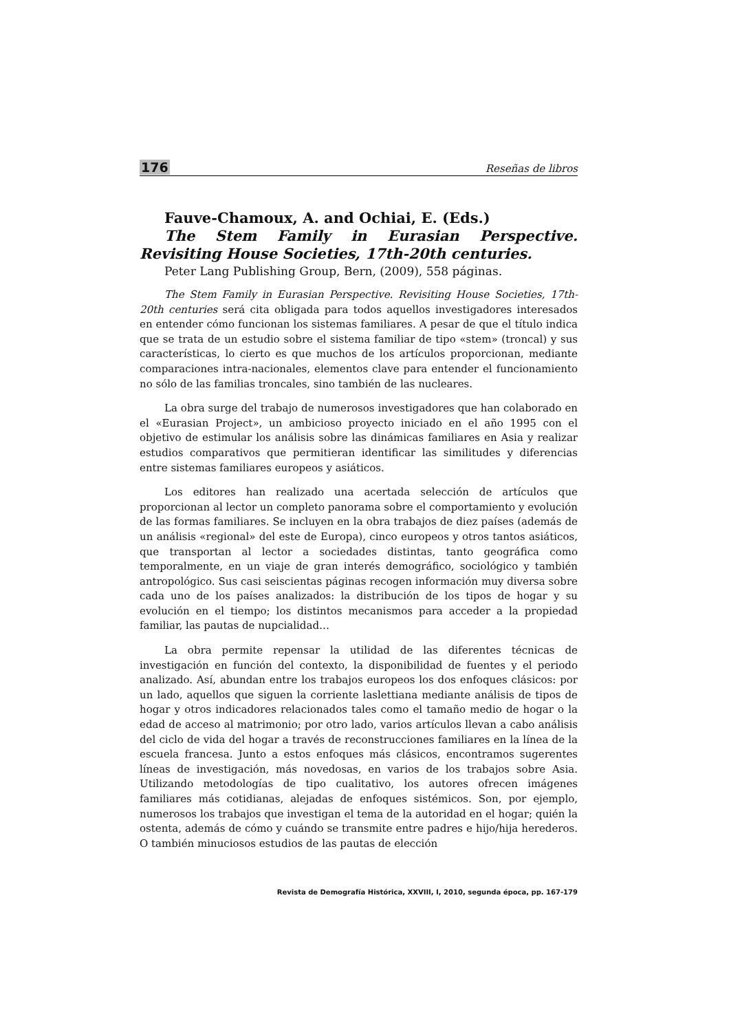176 Reseñas de libros
Fauve-Chamoux, A. and Ochiai, E. (Eds.)
The Stem Family in Eurasian Perspective. Revisiting House Societies, 17th-20th centuries.
Peter Lang Publishing Group, Bern, (2009), 558 páginas.
The Stem Family in Eurasian Perspective. Revisiting House Societies, 17th-20th centuries será cita obligada para todos aquellos investigadores interesados en entender cómo funcionan los sistemas familiares. A pesar de que el título indica que se trata de un estudio sobre el sistema familiar de tipo «stem» (troncal) y sus características, lo cierto es que muchos de los artículos proporcionan, mediante comparaciones intra-nacionales, elementos clave para entender el funcionamiento no sólo de las familias troncales, sino también de las nucleares.
La obra surge del trabajo de numerosos investigadores que han colaborado en el «Eurasian Project», un ambicioso proyecto iniciado en el año 1995 con el objetivo de estimular los análisis sobre las dinámicas familiares en Asia y realizar estudios comparativos que permitieran identificar las similitudes y diferencias entre sistemas familiares europeos y asiáticos.
Los editores han realizado una acertada selección de artículos que proporcionan al lector un completo panorama sobre el comportamiento y evolución de las formas familiares. Se incluyen en la obra trabajos de diez países (además de un análisis «regional» del este de Europa), cinco europeos y otros tantos asiáticos, que transportan al lector a sociedades distintas, tanto geográfica como temporalmente, en un viaje de gran interés demográfico, sociológico y también antropológico. Sus casi seiscientas páginas recogen información muy diversa sobre cada uno de los países analizados: la distribución de los tipos de hogar y su evolución en el tiempo; los distintos mecanismos para acceder a la propiedad familiar, las pautas de nupcialidad…
La obra permite repensar la utilidad de las diferentes técnicas de investigación en función del contexto, la disponibilidad de fuentes y el periodo analizado. Así, abundan entre los trabajos europeos los dos enfoques clásicos: por un lado, aquellos que siguen la corriente laslettiana mediante análisis de tipos de hogar y otros indicadores relacionados tales como el tamaño medio de hogar o la edad de acceso al matrimonio; por otro lado, varios artículos llevan a cabo análisis del ciclo de vida del hogar a través de reconstrucciones familiares en la línea de la escuela francesa. Junto a estos enfoques más clásicos, encontramos sugerentes líneas de investigación, más novedosas, en varios de los trabajos sobre Asia. Utilizando metodologías de tipo cualitativo, los autores ofrecen imágenes familiares más cotidianas, alejadas de enfoques sistémicos. Son, por ejemplo, numerosos los trabajos que investigan el tema de la autoridad en el hogar; quién la ostenta, además de cómo y cuándo se transmite entre padres e hijo/hija herederos. O también minuciosos estudios de las pautas de elección
Revista de Demografía Histórica, XXVIII, I, 2010, segunda época, pp. 167-179